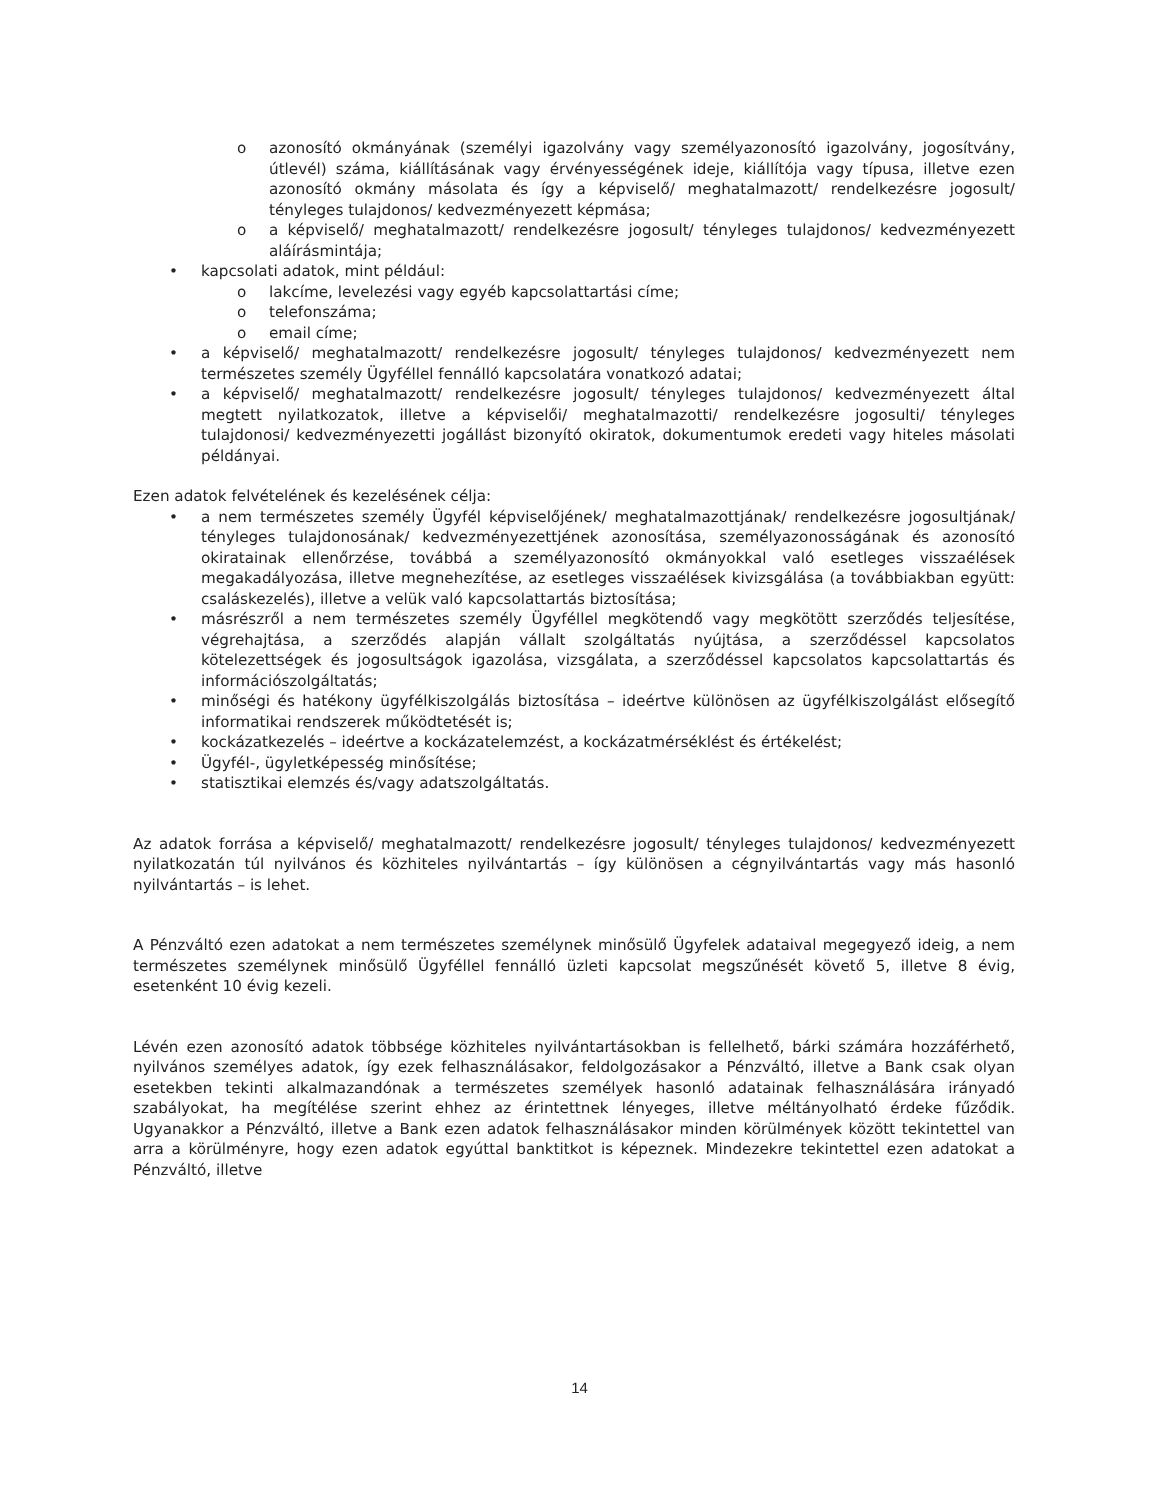o azonosító okmányának (személyi igazolvány vagy személyazonosító igazolvány, jogosítvány, útlevél) száma, kiállításának vagy érvényességének ideje, kiállítója vagy típusa, illetve ezen azonosító okmány másolata és így a képviselő/ meghatalmazott/ rendelkezésre jogosult/ tényleges tulajdonos/ kedvezményezett képmása;
o a képviselő/ meghatalmazott/ rendelkezésre jogosult/ tényleges tulajdonos/ kedvezményezett aláírásmintája;
• kapcsolati adatok, mint például:
o lakcíme, levelezési vagy egyéb kapcsolattartási címe;
o telefonszáma;
o email címe;
• a képviselő/ meghatalmazott/ rendelkezésre jogosult/ tényleges tulajdonos/ kedvezményezett nem természetes személy Ügyféllel fennálló kapcsolatára vonatkozó adatai;
• a képviselő/ meghatalmazott/ rendelkezésre jogosult/ tényleges tulajdonos/ kedvezményezett által megtett nyilatkozatok, illetve a képviselői/ meghatalmazotti/ rendelkezésre jogosulti/ tényleges tulajdonosi/ kedvezményezetti jogállást bizonyító okiratok, dokumentumok eredeti vagy hiteles másolati példányai.
Ezen adatok felvételének és kezelésének célja:
• a nem természetes személy Ügyfél képviselőjének/ meghatalmazottjának/ rendelkezésre jogosultjának/ tényleges tulajdonosának/ kedvezményezettjének azonosítása, személyazonosságának és azonosító okiratainak ellenőrzése, továbbá a személyazonosító okmányokkal való esetleges visszaélések megakadályozása, illetve megnehezítése, az esetleges visszaélések kivizsgálása (a továbbiakban együtt: csaláskezelés), illetve a velük való kapcsolattartás biztosítása;
• másrészről a nem természetes személy Ügyféllel megkötendő vagy megkötött szerződés teljesítése, végrehajtása, a szerződés alapján vállalt szolgáltatás nyújtása, a szerződéssel kapcsolatos kötelezettségek és jogosultságok igazolása, vizsgálata, a szerződéssel kapcsolatos kapcsolattartás és információszolgáltatás;
• minőségi és hatékony ügyfélkiszolgálás biztosítása – ideértve különösen az ügyfélkiszolgálást elősegítő informatikai rendszerek működtetését is;
• kockázatkezelés – ideértve a kockázatelemzést, a kockázatmérséklést és értékelést;
• Ügyfél-, ügyletképesség minősítése;
• statisztikai elemzés és/vagy adatszolgáltatás.
Az adatok forrása a képviselő/ meghatalmazott/ rendelkezésre jogosult/ tényleges tulajdonos/ kedvezményezett nyilatkozatán túl nyilvános és közhiteles nyilvántartás – így különösen a cégnyilvántartás vagy más hasonló nyilvántartás – is lehet.
A Pénzváltó ezen adatokat a nem természetes személynek minősülő Ügyfelek adataival megegyező ideig, a nem természetes személynek minősülő Ügyféllel fennálló üzleti kapcsolat megszűnését követő 5, illetve 8 évig, esetenként 10 évig kezeli.
Lévén ezen azonosító adatok többsége közhiteles nyilvántartásokban is fellelhető, bárki számára hozzáférhető, nyilvános személyes adatok, így ezek felhasználásakor, feldolgozásakor a Pénzváltó, illetve a Bank csak olyan esetekben tekinti alkalmazandónak a természetes személyek hasonló adatainak felhasználására irányadó szabályokat, ha megítélése szerint ehhez az érintettnek lényeges, illetve méltányolható érdeke fűződik. Ugyanakkor a Pénzváltó, illetve a Bank ezen adatok felhasználásakor minden körülmények között tekintettel van arra a körülményre, hogy ezen adatok egyúttal banktitkot is képeznek. Mindezekre tekintettel ezen adatokat a Pénzváltó, illetve
14